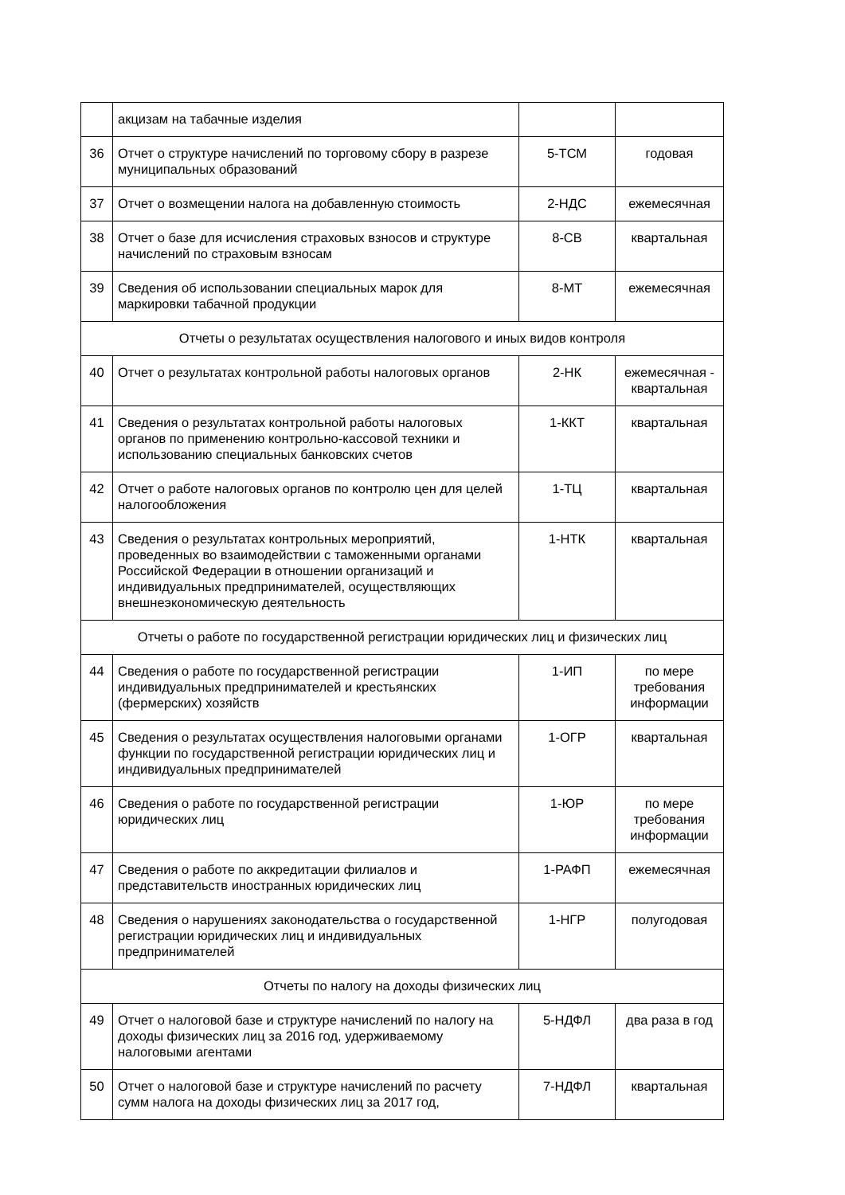| | акцизам на табачные изделия | | |
| 36 | Отчет о структуре начислений по торговому сбору в разрезе муниципальных образований | 5-ТСМ | годовая |
| 37 | Отчет о возмещении налога на добавленную стоимость | 2-НДС | ежемесячная |
| 38 | Отчет о базе для исчисления страховых взносов и структуре начислений по страховым взносам | 8-СВ | квартальная |
| 39 | Сведения об использовании специальных марок для маркировки табачной продукции | 8-МТ | ежемесячная |
| Отчеты о результатах осуществления налогового и иных видов контроля | | | |
| 40 | Отчет о результатах контрольной работы налоговых органов | 2-НК | ежемесячная - квартальная |
| 41 | Сведения о результатах контрольной работы налоговых органов по применению контрольно-кассовой техники и использованию специальных банковских счетов | 1-ККТ | квартальная |
| 42 | Отчет о работе налоговых органов по контролю цен для целей налогообложения | 1-ТЦ | квартальная |
| 43 | Сведения о результатах контрольных мероприятий, проведенных во взаимодействии с таможенными органами Российской Федерации в отношении организаций и индивидуальных предпринимателей, осуществляющих внешнеэкономическую деятельность | 1-НТК | квартальная |
| Отчеты о работе по государственной регистрации юридических лиц и физических лиц | | | |
| 44 | Сведения о работе по государственной регистрации индивидуальных предпринимателей и крестьянских (фермерских) хозяйств | 1-ИП | по мере требования информации |
| 45 | Сведения о результатах осуществления налоговыми органами функции по государственной регистрации юридических лиц и индивидуальных предпринимателей | 1-ОГР | квартальная |
| 46 | Сведения о работе по государственной регистрации юридических лиц | 1-ЮР | по мере требования информации |
| 47 | Сведения о работе по аккредитации филиалов и представительств иностранных юридических лиц | 1-РАФП | ежемесячная |
| 48 | Сведения о нарушениях законодательства о государственной регистрации юридических лиц и индивидуальных предпринимателей | 1-НГР | полугодовая |
| Отчеты по налогу на доходы физических лиц | | | |
| 49 | Отчет о налоговой базе и структуре начислений по налогу на доходы физических лиц за 2016 год, удерживаемому налоговыми агентами | 5-НДФЛ | два раза в год |
| 50 | Отчет о налоговой базе и структуре начислений по расчету сумм налога на доходы физических лиц за 2017 год, | 7-НДФЛ | квартальная |